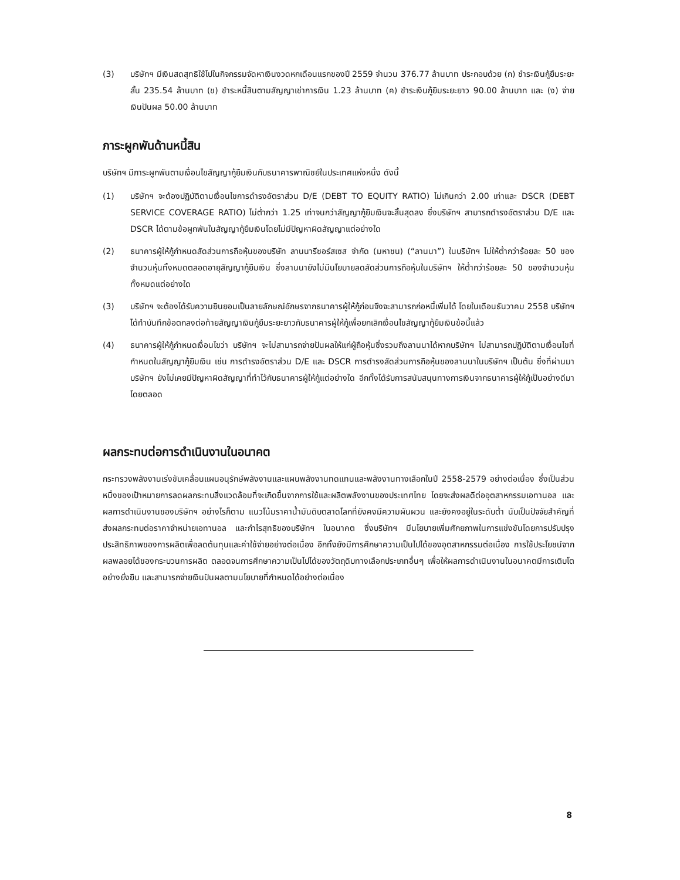(3) บริษัทฯ มีเงินสดสุทธิใช้ไปในกิจกรรมจัดหาเงินงวดหกเดือนแรกของปี 2559 จำนวน 376.77 ล้านบาท ประกอบด้วย (ก) ชำระเงินกู้ยืมระยะสั้น 235.54 ล้านบาท (ข) ชำระหนี้สินตามสัญญาเช่าการเงิน 1.23 ล้านบาท (ค) ชำระเงินกู้ยืมระยะยาว 90.00 ล้านบาท และ (ง) จ่ายเงินปันผล 50.00 ล้านบาท
ภาระผูกพันด้านหนี้สิน
บริษัทฯ มีภาระผูกพันตามเงื่อนไขสัญญากู้ยืมเงินกับธนาคารพาณิชย์ในประเทศแห่งหนึ่ง ดังนี้
(1) บริษัทฯ จะต้องปฏิบัติตามเงื่อนไขการดำรงอัตราส่วน D/E (DEBT TO EQUITY RATIO) ไม่เกินกว่า 2.00 เท่าและ DSCR (DEBT SERVICE COVERAGE RATIO) ไม่ต่ำกว่า 1.25 เท่าจนกว่าสัญญากู้ยืมเงินจะสิ้นสุดลง ซึ่งบริษัทฯ สามารถดำรงอัตราส่วน D/E และ DSCR ได้ตามข้อผูกพันในสัญญากู้ยืมเงินโดยไม่มีปัญหาผิดสัญญาแต่อย่างใด
(2) ธนาคารผู้ให้กู้กำหนดสัดส่วนการถือหุ้นของบริษัท ลานนารีซอร์สเซส จำกัด (มหาชน) (“ลานนา”) ในบริษัทฯ ไม่ให้ต่ำกว่าร้อยละ 50 ของจำนวนหุ้นทั้งหมดตลอดอายุสัญญากู้ยืมเงิน ซึ่งลานนายังไม่มีนโยบายลดสัดส่วนการถือหุ้นในบริษัทฯ ให้ต่ำกว่าร้อยละ 50 ของจำนวนหุ้นทั้งหมดแต่อย่างใด
(3) บริษัทฯ จะต้องได้รับความยินยอมเป็นลายลักษณ์อักษรจากธนาคารผู้ให้กู้ก่อนจึงจะสามารถก่อหนี้เพิ่มได้ โดยในเดือนธันวาคม 2558 บริษัทฯ ได้ทำบันทึกข้อตกลงต่อท้ายสัญญาเงินกู้ยืมระยะยาวกับธนาคารผู้ให้กู้เพื่อยกเลิกเงื่อนไขสัญญากู้ยืมเงินข้อนี้แล้ว
(4) ธนาคารผู้ให้กู้กำหนดเงื่อนไขว่า บริษัทฯ จะไม่สามารถจ่ายปันผลให้แก่ผู้ถือหุ้นซึ่งรวมถึงลานนาได้หากบริษัทฯ ไม่สามารถปฏิบัติตามเงื่อนไขที่กำหนดในสัญญากู้ยืมเงิน เช่น การดำรงอัตราส่วน D/E และ DSCR การดำรงสัดส่วนการถือหุ้นของลานนาในบริษัทฯ เป็นต้น ซึ่งที่ผ่านมาบริษัทฯ ยังไม่เคยมีปัญหาผิดสัญญาที่ทำไว้กับธนาคารผู้ให้กู้แต่อย่างใด อีกทั้งได้รับการสนับสนุนทางการเงินจากธนาคารผู้ให้กู้เป็นอย่างดีมาโดยตลอด
ผลกระทบต่อการดำเนินงานในอนาคต
กระทรวงพลังงานเร่งขับเคลื่อนแผนอนุรักษ์พลังงานและแผนพลังงานทดแทนและพลังงานทางเลือกในปี 2558-2579 อย่างต่อเนื่อง ซึ่งเป็นส่วนหนึ่งของเป้าหมายการลดผลกระทบสิ่งแวดล้อมที่จะเกิดขึ้นจากการใช้และผลิตพลังงานของประเทศไทย โดยจะส่งผลดีต่ออุตสาหกรรมเอทานอล และผลการดำเนินงานของบริษัทฯ อย่างไรก็ตาม แนวโน้มราคาน้ำมันดิบตลาดโลกที่ยังคงมีความผันผวน และยังคงอยู่ในระดับต่ำ นับเป็นปัจจัยสำคัญที่ส่งผลกระทบต่อราคาจำหน่ายเอทานอล และกำไรสุทธิของบริษัทฯ ในอนาคต ซึ่งบริษัทฯ มีนโยบายเพิ่มศักยภาพในการแข่งขันโดยการปรับปรุงประสิทธิภาพของการผลิตเพื่อลดต้นทุนและค่าใช้จ่ายอย่างต่อเนื่อง อีกทั้งยังมีการศึกษาความเป็นไปได้ของอุตสาหกรรมต่อเนื่อง การใช้ประโยชน์จากผลพลอยได้ของกระบวนการผลิต ตลอดจนการศึกษาความเป็นไปได้ของวัตถุดิบทางเลือกประเภทอื่นๆ เพื่อให้ผลการดำเนินงานในอนาคตมีการเติบโตอย่างยั่งยืน และสามารถจ่ายเงินปันผลตามนโยบายที่กำหนดได้อย่างต่อเนื่อง
8